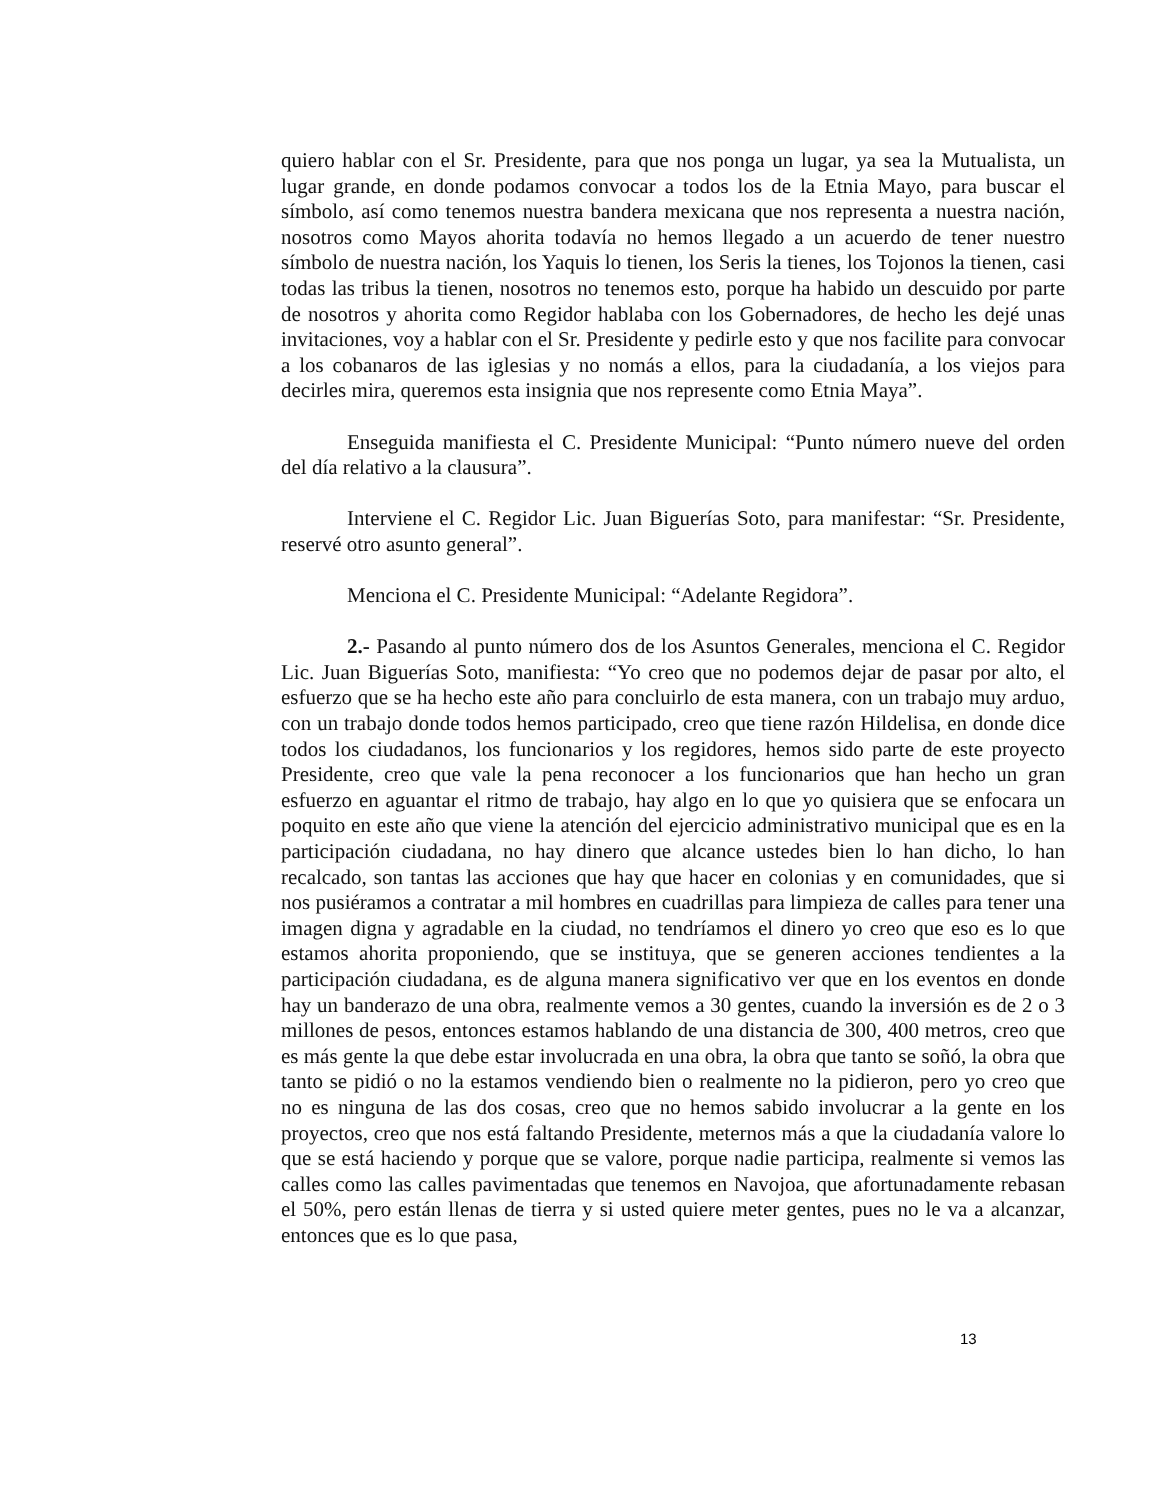quiero hablar con el Sr. Presidente, para que nos ponga un lugar, ya sea la Mutualista, un lugar grande, en donde podamos convocar a todos los de la Etnia Mayo, para buscar el símbolo, así como tenemos nuestra bandera mexicana que nos representa a nuestra nación, nosotros como Mayos ahorita todavía no hemos llegado a un acuerdo de tener nuestro símbolo de nuestra nación, los Yaquis lo tienen, los Seris la tienes, los Tojonos la tienen, casi todas las tribus la tienen, nosotros no tenemos esto, porque ha habido un descuido por parte de nosotros y ahorita como Regidor hablaba con los Gobernadores, de hecho les dejé unas invitaciones, voy a hablar con el Sr. Presidente y pedirle esto y que nos facilite para convocar a los cobanaros de las iglesias y no nomás a ellos, para la ciudadanía, a los viejos para decirles mira, queremos esta insignia que nos represente como Etnia Maya”.
Enseguida manifiesta el C. Presidente Municipal: “Punto número nueve del orden del día relativo a la clausura”.
Interviene el C. Regidor Lic. Juan Biguerías Soto, para manifestar: “Sr. Presidente, reservé otro asunto general”.
Menciona el C. Presidente Municipal: “Adelante Regidora”.
2.- Pasando al punto número dos de los Asuntos Generales, menciona el C. Regidor Lic. Juan Biguerías Soto, manifiesta: “Yo creo que no podemos dejar de pasar por alto, el esfuerzo que se ha hecho este año para concluirlo de esta manera, con un trabajo muy arduo, con un trabajo donde todos hemos participado, creo que tiene razón Hildelisa, en donde dice todos los ciudadanos, los funcionarios y los regidores, hemos sido parte de este proyecto Presidente, creo que vale la pena reconocer a los funcionarios que han hecho un gran esfuerzo en aguantar el ritmo de trabajo, hay algo en lo que yo quisiera que se enfocara un poquito en este año que viene la atención del ejercicio administrativo municipal que es en la participación ciudadana, no hay dinero que alcance ustedes bien lo han dicho, lo han recalcado, son tantas las acciones que hay que hacer en colonias y en comunidades, que si nos pusiéramos a contratar a mil hombres en cuadrillas para limpieza de calles para tener una imagen digna y agradable en la ciudad, no tendríamos el dinero yo creo que eso es lo que estamos ahorita proponiendo, que se instituya, que se generen acciones tendientes a la participación ciudadana, es de alguna manera significativo ver que en los eventos en donde hay un banderazo de una obra, realmente vemos a 30 gentes, cuando la inversión es de 2 o 3 millones de pesos, entonces estamos hablando de una distancia de 300, 400 metros, creo que es más gente la que debe estar involucrada en una obra, la obra que tanto se soñó, la obra que tanto se pidió o no la estamos vendiendo bien o realmente no la pidieron, pero yo creo que no es ninguna de las dos cosas, creo que no hemos sabido involucrar a la gente en los proyectos, creo que nos está faltando Presidente, meternos más a que la ciudadanía valore lo que se está haciendo y porque que se valore, porque nadie participa, realmente si vemos las calles como las calles pavimentadas que tenemos en Navojoa, que afortunadamente rebasan el 50%, pero están llenas de tierra y si usted quiere meter gentes, pues no le va a alcanzar, entonces que es lo que pasa,
13